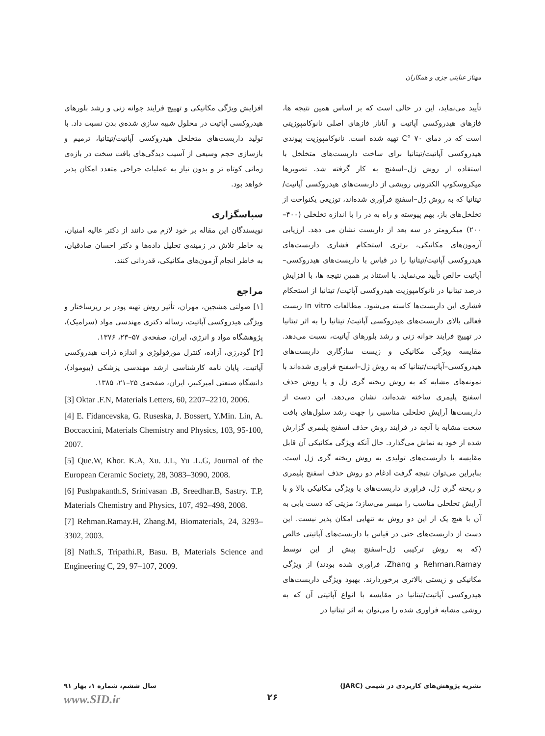مهناز عنایتی جزی و همکاران
تأیید می‌نماید، این در حالی است که بر اساس همین نتیجه ها، فازهای هیدروکسی آپاتیت و آناتاز فازهای اصلی نانوکامپوزیتی است که در دمای ۷۰ °C تهیه شده است. نانوکامپوزیت پیوندی هیدروکسی آپاتیت/تیتانیا برای ساخت داربست‌های متخلخل با استفاده از روش ژل–اسفنج به کار گرفته شد. تصویرها میکروسکوپ الکترونی روبشی از داربست‌های هیدروکسی آپاتیت/تیتانیا که به روش ژل–اسفنج فرآوری شده‌اند، توزیعی یکنواخت از تخلخل‌های باز، بهم پیوسته و راه به در را با اندازه تخلخلی (۴۰۰–۲۰۰) میکرومتر در سه بعد از داربست نشان می دهد. ارزیابی آزمون‌های مکانیکی، برتری استحکام فشاری داربست‌های هیدروکسی آپاتیت/تیتانیا را در قیاس با داربست‌های هیدروکسی–آپاتیت خالص تأیید می‌نماید. با استناد بر همین نتیجه ها، با افزایش درصد تیتانیا در نانوکامپوزیت هیدروکسی آپاتیت/ تیتانیا از استحکام فشاری این داربست‌ها کاسته می‌شود. مطالعات In vitro زیست فعالی بالای داربست‌های هیدروکسی آپاتیت/ تیتانیا را به اثر تیتانیا در تهییج فرایند جوانه زنی و رشد بلورهای آپاتیت، نسبت می‌دهد. مقایسه ویژگی مکانیکی و زیست سازگاری داربست‌های هیدروکسی–آپاتیت/تیتانیا که به روش ژل–اسفنج فراوری شده‌اند با نمونه‌های مشابه که به روش ریخته گری ژل و یا روش حذف اسفنج پلیمری ساخته شده‌اند، نشان می‌دهد. این دست از داربست‌ها آرایش تخلخلی مناسبی را جهت رشد سلول‌های بافت سخت مشابه با آنچه در فرایند روش حذف اسفنج پلیمری گزارش شده از خود به نماش می‌گذارد. حال آنکه ویژگی مکانیکی آن قابل مقایسه با داربست‌های تولیدی به روش ریخته گری ژل است. بنابراین می‌توان نتیجه گرفت ادغام دو روش حذف اسفنج پلیمری و ریخته گری ژل، فراوری داربست‌های با ویژگی مکانیکی بالا و با آرایش تخلخلی مناسب را میسر می‌سازد؛ مزیتی که دست یابی به آن با هیچ یک از این دو روش به تنهایی امکان پذیر نیست. این دست از داربست‌های حتی در قیاس با داربست‌های آپاتیتی خالص (که به روش ترکیبی ژل–اسفنج پیش از این توسط Rehman.Ramay و Zhang، فراوری شده بودند) از ویژگی مکانیکی و زیستی بالاتری برخوردارند. بهبود ویژگی داربست‌های هیدروکسی آپاتیت/تیتانیا در مقایسه با انواع آپاتیتی آن که به روشی مشابه فراوری شده را می‌توان به اثر تیتانیا در
افزایش ویژگی مکانیکی و تهییج فرایند جوانه زنی و رشد بلورهای هیدروکسی آپاتیت در محلول شبیه سازی شده‌ی بدن نسبت داد. با تولید داربست‌های متخلخل هیدروکسی آپاتیت/تیتانیا، ترمیم و بازسازی حجم وسیعی از آسیب دیدگی‌های بافت سخت در بازه‌ی زمانی کوتاه تر و بدون نیاز به عملیات جراحی متعدد امکان پذیر خواهد بود.
سپاسگزاری
نویسندگان این مقاله بر خود لازم می دانند از دکتر عالیه امنیان، به خاطر تلاش در زمینه‌ی تحلیل داده‌ها و دکتر احسان صادقیان، به خاطر انجام آزمون‌های مکانیکی، قدردانی کنند.
مراجع
[۱] صولتی هشجین، مهران، تأثیر روش تهیه پودر بر ریزساختار و ویژگی هیدروکسی آپاتیت، رساله دکتری مهندسی مواد (سرامیک)، پژوهشگاه مواد و انرژی، ایران، صفحه‌ی ۵۷–۲۳، ۱۳۷۶.
[۲] گودرزی، آزاده، کنترل مورفولوژی و اندازه ذرات هیدروکسی آپاتیت، پایان نامه کارشناسی ارشد مهندسی پزشکی (بیومواد)، دانشگاه صنعتی امیرکبیر، ایران، صفحه‌ی ۲۵–۲۱، ۱۳۸۵.
[3] Oktar .F.N, Materials Letters, 60, 2207–2210, 2006.
[4] E. Fidancevska, G. Ruseska, J. Bossert, Y.Min. Lin, A. Boccaccini, Materials Chemistry and Physics, 103, 95-100, 2007.
[5] Que.W, Khor. K.A, Xu. J.L, Yu .L.G, Journal of the European Ceramic Society, 28, 3083–3090, 2008.
[6] Pushpakanth.S, Srinivasan .B, Sreedhar.B, Sastry. T.P, Materials Chemistry and Physics, 107, 492–498, 2008.
[7] Rehman.Ramay.H, Zhang.M, Biomaterials, 24, 3293–3302, 2003.
[8] Nath.S, Tripathi.R, Basu. B, Materials Science and Engineering C, 29, 97–107, 2009.
نشریه پژوهش‌های کاربردی در شیمی (JARC) سال ششم، شماره ۱، بهار ۹۱
۲۶ www.SID.ir